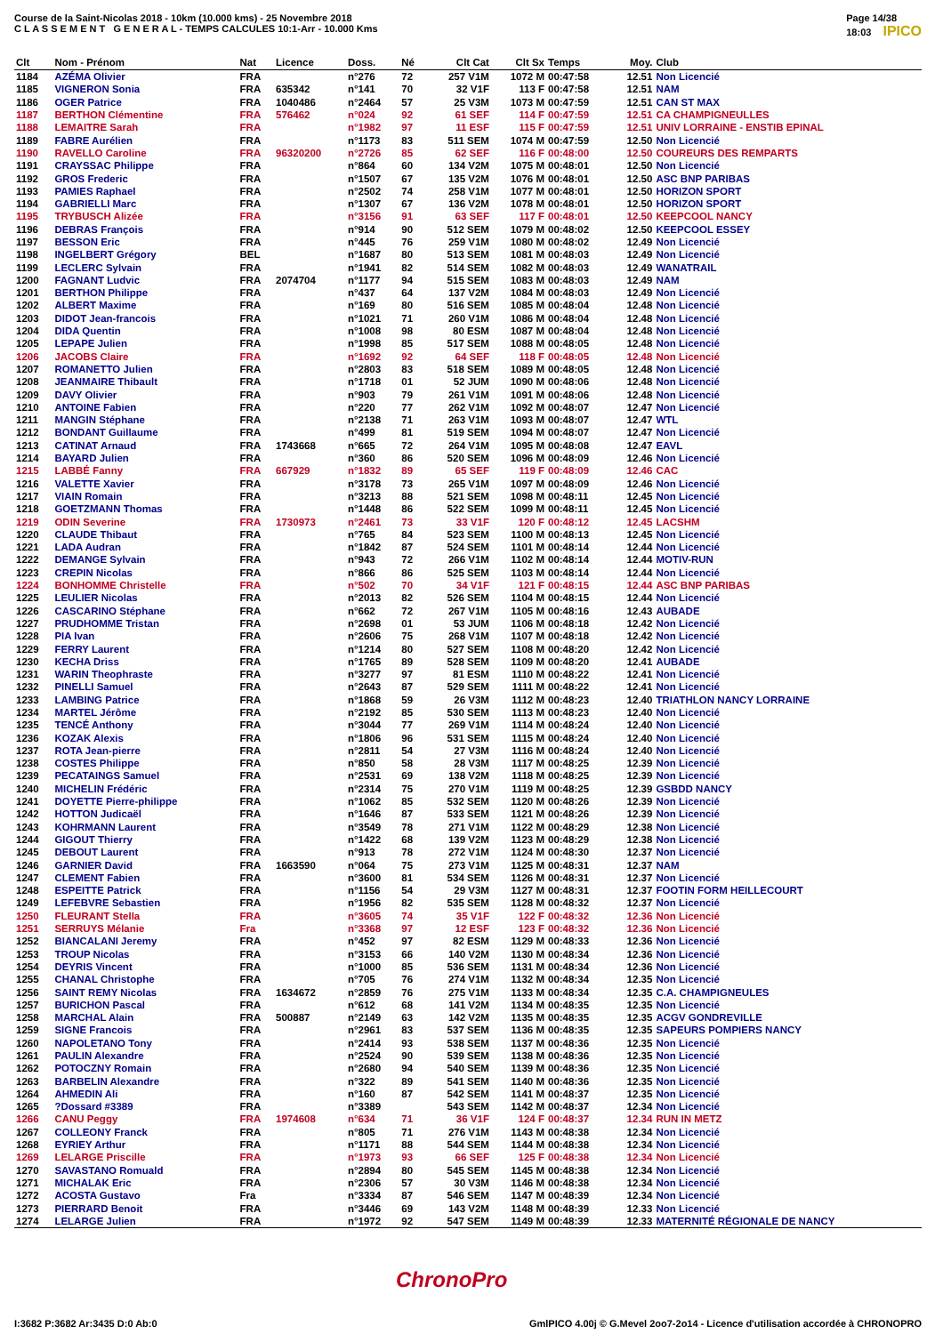Course de la Saint-Nicolas 2018 - 10km (10.000 kms) - 25 Novembre 2018
C L A S S E M E N T G E N E R A L - TEMPS CALCULES 10:1-Arr - 10.000 Kms
Page 14/38
18:03 IPICO
| Clt | Nom - Prénom | Nat | Licence | Doss. | Né | Clt Cat | Clt Sx | Temps | Moy. | Club |
| --- | --- | --- | --- | --- | --- | --- | --- | --- | --- | --- |
| 1184 | AZÉMA Olivier | FRA | | n°276 | 72 | 257 V1M | 1072 M | 00:47:58 | 12.51 | Non Licencié |
| 1185 | VIGNERON Sonia | FRA | 635342 | n°141 | 70 | 32 V1F | 113 F | 00:47:58 | 12.51 | NAM |
| 1186 | OGER Patrice | FRA | 1040486 | n°2464 | 57 | 25 V3M | 1073 M | 00:47:59 | 12.51 | CAN ST MAX |
| 1187 | BERTHON Clémentine | FRA | 576462 | n°024 | 92 | 61 SEF | 114 F | 00:47:59 | 12.51 | CA CHAMPIGNEULLES |
| 1188 | LEMAITRE Sarah | FRA | | n°1982 | 97 | 11 ESF | 115 F | 00:47:59 | 12.51 | UNIV LORRAINE - ENSTIB EPINAL |
| 1189 | FABRE Aurélien | FRA | | n°1173 | 83 | 511 SEM | 1074 M | 00:47:59 | 12.50 | Non Licencié |
| 1190 | RAVELLO Caroline | FRA | 96320200 | n°2726 | 85 | 62 SEF | 116 F | 00:48:00 | 12.50 | COUREURS DES REMPARTS |
| 1191 | CRAYSSAC Philippe | FRA | | n°864 | 60 | 134 V2M | 1075 M | 00:48:01 | 12.50 | Non Licencié |
| 1192 | GROS Frederic | FRA | | n°1507 | 67 | 135 V2M | 1076 M | 00:48:01 | 12.50 | ASC BNP PARIBAS |
| 1193 | PAMIES Raphael | FRA | | n°2502 | 74 | 258 V1M | 1077 M | 00:48:01 | 12.50 | HORIZON SPORT |
| 1194 | GABRIELLI Marc | FRA | | n°1307 | 67 | 136 V2M | 1078 M | 00:48:01 | 12.50 | HORIZON SPORT |
| 1195 | TRYBUSCH Alizée | FRA | | n°3156 | 91 | 63 SEF | 117 F | 00:48:01 | 12.50 | KEEPCOOL NANCY |
| 1196 | DEBRAS François | FRA | | n°914 | 90 | 512 SEM | 1079 M | 00:48:02 | 12.50 | KEEPCOOL ESSEY |
| 1197 | BESSON Eric | FRA | | n°445 | 76 | 259 V1M | 1080 M | 00:48:02 | 12.49 | Non Licencié |
| 1198 | INGELBERT Grégory | BEL | | n°1687 | 80 | 513 SEM | 1081 M | 00:48:03 | 12.49 | Non Licencié |
| 1199 | LECLERC Sylvain | FRA | | n°1941 | 82 | 514 SEM | 1082 M | 00:48:03 | 12.49 | WANATRAIL |
| 1200 | FAGNANT Ludvic | FRA | 2074704 | n°1177 | 94 | 515 SEM | 1083 M | 00:48:03 | 12.49 | NAM |
| 1201 | BERTHON Philippe | FRA | | n°437 | 64 | 137 V2M | 1084 M | 00:48:03 | 12.49 | Non Licencié |
| 1202 | ALBERT Maxime | FRA | | n°169 | 80 | 516 SEM | 1085 M | 00:48:04 | 12.48 | Non Licencié |
| 1203 | DIDOT Jean-francois | FRA | | n°1021 | 71 | 260 V1M | 1086 M | 00:48:04 | 12.48 | Non Licencié |
| 1204 | DIDA Quentin | FRA | | n°1008 | 98 | 80 ESM | 1087 M | 00:48:04 | 12.48 | Non Licencié |
| 1205 | LEPAPE Julien | FRA | | n°1998 | 85 | 517 SEM | 1088 M | 00:48:05 | 12.48 | Non Licencié |
| 1206 | JACOBS Claire | FRA | | n°1692 | 92 | 64 SEF | 118 F | 00:48:05 | 12.48 | Non Licencié |
| 1207 | ROMANETTO Julien | FRA | | n°2803 | 83 | 518 SEM | 1089 M | 00:48:05 | 12.48 | Non Licencié |
| 1208 | JEANMAIRE Thibault | FRA | | n°1718 | 01 | 52 JUM | 1090 M | 00:48:06 | 12.48 | Non Licencié |
| 1209 | DAVY Olivier | FRA | | n°903 | 79 | 261 V1M | 1091 M | 00:48:06 | 12.48 | Non Licencié |
| 1210 | ANTOINE Fabien | FRA | | n°220 | 77 | 262 V1M | 1092 M | 00:48:07 | 12.47 | Non Licencié |
| 1211 | MANGIN Stéphane | FRA | | n°2138 | 71 | 263 V1M | 1093 M | 00:48:07 | 12.47 | WTL |
| 1212 | BONDANT Guillaume | FRA | | n°499 | 81 | 519 SEM | 1094 M | 00:48:07 | 12.47 | Non Licencié |
| 1213 | CATINAT Arnaud | FRA | 1743668 | n°665 | 72 | 264 V1M | 1095 M | 00:48:08 | 12.47 | EAVL |
| 1214 | BAYARD Julien | FRA | | n°360 | 86 | 520 SEM | 1096 M | 00:48:09 | 12.46 | Non Licencié |
| 1215 | LABBÉ Fanny | FRA | 667929 | n°1832 | 89 | 65 SEF | 119 F | 00:48:09 | 12.46 | CAC |
| 1216 | VALETTE Xavier | FRA | | n°3178 | 73 | 265 V1M | 1097 M | 00:48:09 | 12.46 | Non Licencié |
| 1217 | VIAIN Romain | FRA | | n°3213 | 88 | 521 SEM | 1098 M | 00:48:11 | 12.45 | Non Licencié |
| 1218 | GOETZMANN Thomas | FRA | | n°1448 | 86 | 522 SEM | 1099 M | 00:48:11 | 12.45 | Non Licencié |
| 1219 | ODIN Severine | FRA | 1730973 | n°2461 | 73 | 33 V1F | 120 F | 00:48:12 | 12.45 | LACSHM |
| 1220 | CLAUDE Thibaut | FRA | | n°765 | 84 | 523 SEM | 1100 M | 00:48:13 | 12.45 | Non Licencié |
| 1221 | LADA Audran | FRA | | n°1842 | 87 | 524 SEM | 1101 M | 00:48:14 | 12.44 | Non Licencié |
| 1222 | DEMANGE Sylvain | FRA | | n°943 | 72 | 266 V1M | 1102 M | 00:48:14 | 12.44 | MOTIV-RUN |
| 1223 | CREPIN Nicolas | FRA | | n°866 | 86 | 525 SEM | 1103 M | 00:48:14 | 12.44 | Non Licencié |
| 1224 | BONHOMME Christelle | FRA | | n°502 | 70 | 34 V1F | 121 F | 00:48:15 | 12.44 | ASC BNP PARIBAS |
| 1225 | LEULIER Nicolas | FRA | | n°2013 | 82 | 526 SEM | 1104 M | 00:48:15 | 12.44 | Non Licencié |
| 1226 | CASCARINO Stéphane | FRA | | n°662 | 72 | 267 V1M | 1105 M | 00:48:16 | 12.43 | AUBADE |
| 1227 | PRUDHOMME Tristan | FRA | | n°2698 | 01 | 53 JUM | 1106 M | 00:48:18 | 12.42 | Non Licencié |
| 1228 | PIA Ivan | FRA | | n°2606 | 75 | 268 V1M | 1107 M | 00:48:18 | 12.42 | Non Licencié |
| 1229 | FERRY Laurent | FRA | | n°1214 | 80 | 527 SEM | 1108 M | 00:48:20 | 12.42 | Non Licencié |
| 1230 | KECHA Driss | FRA | | n°1765 | 89 | 528 SEM | 1109 M | 00:48:20 | 12.41 | AUBADE |
| 1231 | WARIN Theophraste | FRA | | n°3277 | 97 | 81 ESM | 1110 M | 00:48:22 | 12.41 | Non Licencié |
| 1232 | PINELLI Samuel | FRA | | n°2643 | 87 | 529 SEM | 1111 M | 00:48:22 | 12.41 | Non Licencié |
| 1233 | LAMBING Patrice | FRA | | n°1868 | 59 | 26 V3M | 1112 M | 00:48:23 | 12.40 | TRIATHLON NANCY LORRAINE |
| 1234 | MARTEL Jérôme | FRA | | n°2192 | 85 | 530 SEM | 1113 M | 00:48:23 | 12.40 | Non Licencié |
| 1235 | TENCÉ Anthony | FRA | | n°3044 | 77 | 269 V1M | 1114 M | 00:48:24 | 12.40 | Non Licencié |
| 1236 | KOZAK Alexis | FRA | | n°1806 | 96 | 531 SEM | 1115 M | 00:48:24 | 12.40 | Non Licencié |
| 1237 | ROTA Jean-pierre | FRA | | n°2811 | 54 | 27 V3M | 1116 M | 00:48:24 | 12.40 | Non Licencié |
| 1238 | COSTES Philippe | FRA | | n°850 | 58 | 28 V3M | 1117 M | 00:48:25 | 12.39 | Non Licencié |
| 1239 | PECATAINGS Samuel | FRA | | n°2531 | 69 | 138 V2M | 1118 M | 00:48:25 | 12.39 | Non Licencié |
| 1240 | MICHELIN Frédéric | FRA | | n°2314 | 75 | 270 V1M | 1119 M | 00:48:25 | 12.39 | GSBDD NANCY |
| 1241 | DOYETTE Pierre-philippe | FRA | | n°1062 | 85 | 532 SEM | 1120 M | 00:48:26 | 12.39 | Non Licencié |
| 1242 | HOTTON Judicaël | FRA | | n°1646 | 87 | 533 SEM | 1121 M | 00:48:26 | 12.39 | Non Licencié |
| 1243 | KOHRMANN Laurent | FRA | | n°3549 | 78 | 271 V1M | 1122 M | 00:48:29 | 12.38 | Non Licencié |
| 1244 | GIGOUT Thierry | FRA | | n°1422 | 68 | 139 V2M | 1123 M | 00:48:29 | 12.38 | Non Licencié |
| 1245 | DEBOUT Laurent | FRA | | n°913 | 78 | 272 V1M | 1124 M | 00:48:30 | 12.37 | Non Licencié |
| 1246 | GARNIER David | FRA | 1663590 | n°064 | 75 | 273 V1M | 1125 M | 00:48:31 | 12.37 | NAM |
| 1247 | CLEMENT Fabien | FRA | | n°3600 | 81 | 534 SEM | 1126 M | 00:48:31 | 12.37 | Non Licencié |
| 1248 | ESPEITTE Patrick | FRA | | n°1156 | 54 | 29 V3M | 1127 M | 00:48:31 | 12.37 | FOOTIN FORM HEILLECOURT |
| 1249 | LEFEBVRE Sebastien | FRA | | n°1956 | 82 | 535 SEM | 1128 M | 00:48:32 | 12.37 | Non Licencié |
| 1250 | FLEURANT Stella | FRA | | n°3605 | 74 | 35 V1F | 122 F | 00:48:32 | 12.36 | Non Licencié |
| 1251 | SERRUYS Mélanie | Fra | | n°3368 | 97 | 12 ESF | 123 F | 00:48:32 | 12.36 | Non Licencié |
| 1252 | BIANCALANI Jeremy | FRA | | n°452 | 97 | 82 ESM | 1129 M | 00:48:33 | 12.36 | Non Licencié |
| 1253 | TROUP Nicolas | FRA | | n°3153 | 66 | 140 V2M | 1130 M | 00:48:34 | 12.36 | Non Licencié |
| 1254 | DEYRIS Vincent | FRA | | n°1000 | 85 | 536 SEM | 1131 M | 00:48:34 | 12.36 | Non Licencié |
| 1255 | CHANAL Christophe | FRA | | n°705 | 76 | 274 V1M | 1132 M | 00:48:34 | 12.35 | Non Licencié |
| 1256 | SAINT REMY Nicolas | FRA | 1634672 | n°2859 | 76 | 275 V1M | 1133 M | 00:48:34 | 12.35 | C.A. CHAMPIGNEULES |
| 1257 | BURICHON Pascal | FRA | | n°612 | 68 | 141 V2M | 1134 M | 00:48:35 | 12.35 | Non Licencié |
| 1258 | MARCHAL Alain | FRA | 500887 | n°2149 | 63 | 142 V2M | 1135 M | 00:48:35 | 12.35 | ACGV GONDREVILLE |
| 1259 | SIGNE Francois | FRA | | n°2961 | 83 | 537 SEM | 1136 M | 00:48:35 | 12.35 | SAPEURS POMPIERS NANCY |
| 1260 | NAPOLETANO Tony | FRA | | n°2414 | 93 | 538 SEM | 1137 M | 00:48:36 | 12.35 | Non Licencié |
| 1261 | PAULIN Alexandre | FRA | | n°2524 | 90 | 539 SEM | 1138 M | 00:48:36 | 12.35 | Non Licencié |
| 1262 | POTOCZNY Romain | FRA | | n°2680 | 94 | 540 SEM | 1139 M | 00:48:36 | 12.35 | Non Licencié |
| 1263 | BARBELIN Alexandre | FRA | | n°322 | 89 | 541 SEM | 1140 M | 00:48:36 | 12.35 | Non Licencié |
| 1264 | AHMEDIN Ali | FRA | | n°160 | 87 | 542 SEM | 1141 M | 00:48:37 | 12.35 | Non Licencié |
| 1265 | ?Dossard #3389 | FRA | | n°3389 | | 543 SEM | 1142 M | 00:48:37 | 12.34 | Non Licencié |
| 1266 | CANU Peggy | FRA | 1974608 | n°634 | 71 | 36 V1F | 124 F | 00:48:37 | 12.34 | RUN IN METZ |
| 1267 | COLLEONY Franck | FRA | | n°805 | 71 | 276 V1M | 1143 M | 00:48:38 | 12.34 | Non Licencié |
| 1268 | EYRIEY Arthur | FRA | | n°1171 | 88 | 544 SEM | 1144 M | 00:48:38 | 12.34 | Non Licencié |
| 1269 | LELARGE Priscille | FRA | | n°1973 | 93 | 66 SEF | 125 F | 00:48:38 | 12.34 | Non Licencié |
| 1270 | SAVASTANO Romuald | FRA | | n°2894 | 80 | 545 SEM | 1145 M | 00:48:38 | 12.34 | Non Licencié |
| 1271 | MICHALAK Eric | FRA | | n°2306 | 57 | 30 V3M | 1146 M | 00:48:38 | 12.34 | Non Licencié |
| 1272 | ACOSTA Gustavo | Fra | | n°3334 | 87 | 546 SEM | 1147 M | 00:48:39 | 12.34 | Non Licencié |
| 1273 | PIERRARD Benoit | FRA | | n°3446 | 69 | 143 V2M | 1148 M | 00:48:39 | 12.33 | Non Licencié |
| 1274 | LELARGE Julien | FRA | | n°1972 | 92 | 547 SEM | 1149 M | 00:48:39 | 12.33 | MATERNITÉ RÉGIONALE DE NANCY |
ChronoPro
I:3682 P:3682 Ar:3435 D:0 Ab:0 GmlPICO 4.00j © G.Mevel 2oo7-2o14 - Licence d'utilisation accordée à CHRONOPRO